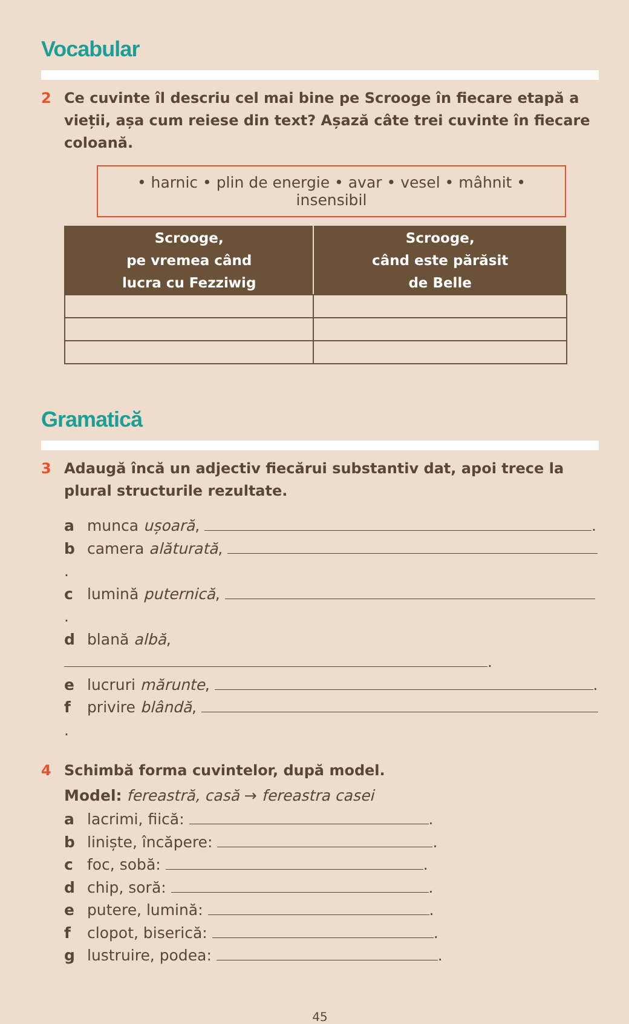Vocabular
2 Ce cuvinte îl descriu cel mai bine pe Scrooge în fiecare etapă a vieții, așa cum reiese din text? Așază câte trei cuvinte în fiecare coloană.
• harnic • plin de energie • avar • vesel • mâhnit • insensibil
| Scrooge, pe vremea când lucra cu Fezziwig | Scrooge, când este părăsit de Belle |
| --- | --- |
Gramatică
3 Adaugă încă un adjectiv fiecărui substantiv dat, apoi trece la plural structurile rezultate.
a munca ușoară, .
b camera alăturată, .
c lumină puternică, .
d blană albă, .
e lucruri mărunte, .
f privire blândă, .
4 Schimbă forma cuvintelor, după model.
Model: fereastră, casă → fereastra casei
a lacrimi, fiică: .
b liniște, încăpere: .
c foc, sobă: .
d chip, soră: .
e putere, lumină: .
f clopot, biserică: .
g lustruire, podea: .
45